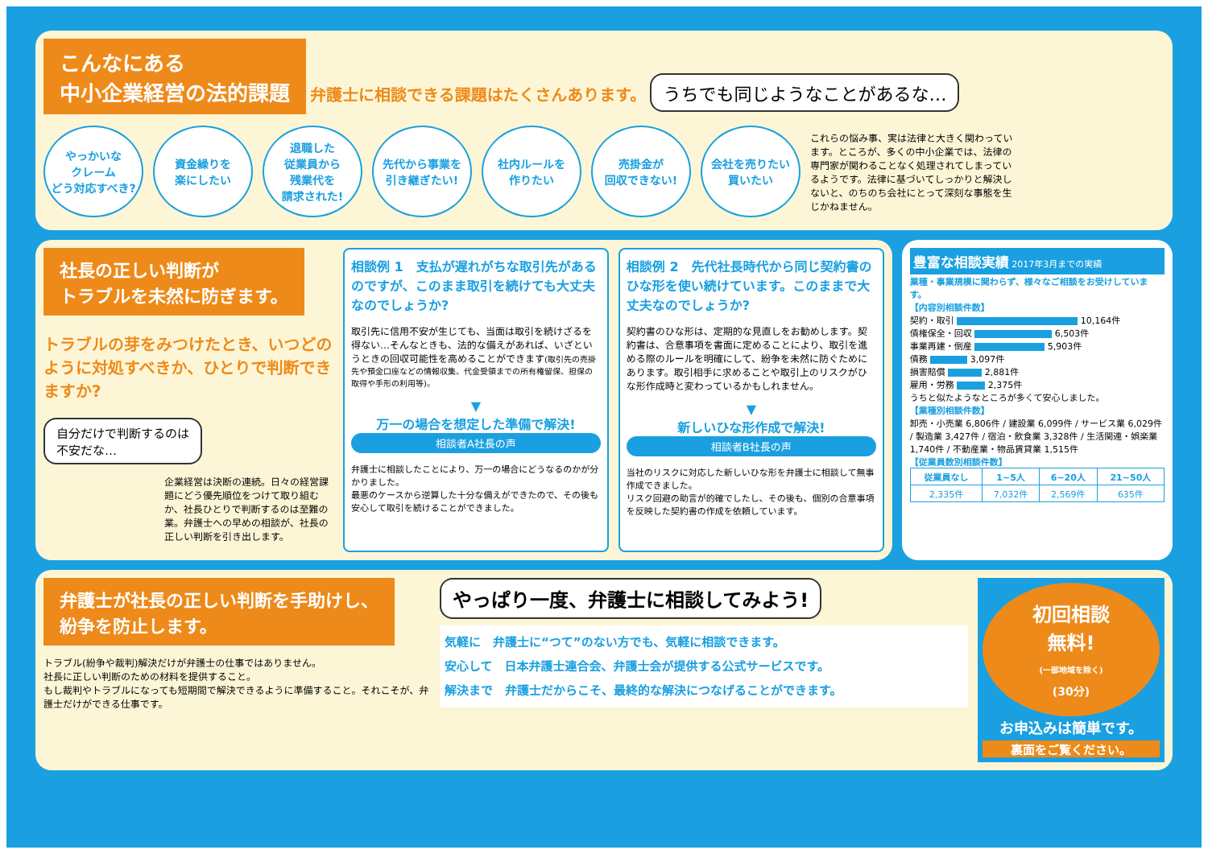こんなにある
中小企業経営の法的課題
弁護士に相談できる課題はたくさんあります。 うちでも同じようなことがあるな…
やっかいな
クレーム
どう対応すべき?
資金繰りを
楽にしたい
退職した
従業員から
残業代を
請求された!
先代から事業を
引き継ぎたい!
社内ルールを
作りたい
売掛金が
回収できない!
会社を売りたい
買いたい
これらの悩み事、実は法律と大きく関わっています。ところが、多くの中小企業では、法律の専門家が関わることなく処理されてしまっているようです。法律に基づいてしっかりと解決しないと、のちのち会社にとって深刻な事態を生じかねません。
社長の正しい判断が
トラブルを未然に防ぎます。
トラブルの芽をみつけたとき、いつどのように対処すべきか、ひとりで判断できますか?
自分だけで判断するのは
不安だな…
企業経営は決断の連続。日々の経営課題にどう優先順位をつけて取り組むか、社長ひとりで判断するのは至難の業。弁護士への早めの相談が、社長の正しい判断を引き出します。
相談例 1　支払が遅れがちな取引先があるのですが、このまま取引を続けても大丈夫なのでしょうか?
取引先に信用不安が生じても、当面は取引を続けざるを得ない…そんなときも、法的な備えがあれば、いざというときの回収可能性を高めることができます(取引先の売掛先や預金口座などの情報収集、代金受領までの所有権留保、担保の取得や手形の利用等)。
▼
万一の場合を想定した準備で解決!
相談者A社長の声
弁護士に相談したことにより、万一の場合にどうなるのかが分かりました。
最悪のケースから逆算した十分な備えができたので、その後も安心して取引を続けることができました。
相談例 2　先代社長時代から同じ契約書のひな形を使い続けています。このままで大丈夫なのでしょうか?
契約書のひな形は、定期的な見直しをお勧めします。契約書は、合意事項を書面に定めることにより、取引を進める際のルールを明確にして、紛争を未然に防ぐためにあります。取引相手に求めることや取引上のリスクがひな形作成時と変わっているかもしれません。
▼
新しいひな形作成で解決!
相談者B社長の声
当社のリスクに対応した新しいひな形を弁護士に相談して無事作成できました。
リスク回避の助言が的確でしたし、その後も、個別の合意事項を反映した契約書の作成を依頼しています。
豊富な相談実績 2017年3月までの実績
業種・事業規模に関わらず、様々なご相談をお受けしています。
【内容別相談件数】
契約・取引 10,164件
債権保全・回収 6,503件
事業再建・倒産 5,903件
債務 3,097件
損害賠償 2,881件
雇用・労務 2,375件
うちと似たようなところが多くて安心しました。
【業種別相談件数】
卸売・小売業 6,806件 / 建設業 6,099件 / サービス業 6,029件 / 製造業 3,427件 / 宿泊・飲食業 3,328件 / 生活関連・娯楽業 1,740件 / 不動産業・物品賃貸業 1,515件
【従業員数別相談件数】
| 従業員なし | 1~5人 | 6~20人 | 21~50人 |
| --- | --- | --- | --- |
| 2,335件 | 7,032件 | 2,569件 | 635件 |
弁護士が社長の正しい判断を手助けし、
紛争を防止します。
トラブル(紛争や裁判)解決だけが弁護士の仕事ではありません。
社長に正しい判断のための材料を提供すること。
もし裁判やトラブルになっても短期間で解決できるように準備すること。それこそが、弁護士だけができる仕事です。
やっぱり一度、弁護士に相談してみよう!
気軽に　弁護士に“つて”のない方でも、気軽に相談できます。
安心して　日本弁護士連合会、弁護士会が提供する公式サービスです。
解決まで　弁護士だからこそ、最終的な解決につなげることができます。
初回相談
無料!
(一部地域を除く)
(30分)
お申込みは簡単です。
裏面をご覧ください。